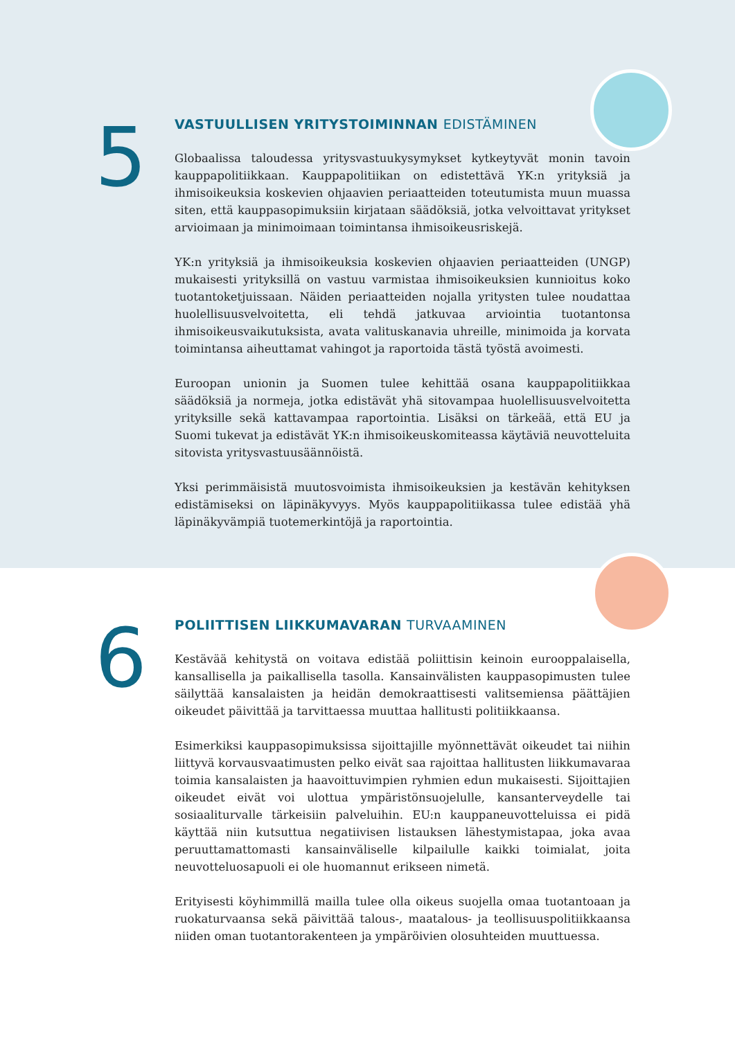5
VASTUULLISEN YRITYSTOIMINNAN EDISTÄMINEN
Globaalissa taloudessa yritysvastuukysymykset kytkeytyvät monin tavoin kauppapolitiikkaan. Kauppapolitiikan on edistettävä YK:n yrityksiä ja ihmisoikeuksia koskevien ohjaavien periaatteiden toteutumista muun muassa siten, että kauppasopimuksiin kirjataan säädöksiä, jotka velvoittavat yritykset arvioimaan ja minimoimaan toimintansa ihmisoikeusriskejä.
YK:n yrityksiä ja ihmisoikeuksia koskevien ohjaavien periaatteiden (UNGP) mukaisesti yrityksillä on vastuu varmistaa ihmisoikeuksien kunnioitus koko tuotantoketjuissaan. Näiden periaatteiden nojalla yritysten tulee noudattaa huolellisuusvelvoitetta, eli tehdä jatkuvaa arviointia tuotantonsa ihmisoikeusvaikutuksista, avata valituskanavia uhreille, minimoida ja korvata toimintansa aiheuttamat vahingot ja raportoida tästä työstä avoimesti.
Euroopan unionin ja Suomen tulee kehittää osana kauppapolitiikkaa säädöksiä ja normeja, jotka edistävät yhä sitovampaa huolellisuusvelvoitetta yrityksille sekä kattavampaa raportointia. Lisäksi on tärkeää, että EU ja Suomi tukevat ja edistävät YK:n ihmisoikeuskomiteassa käytäviä neuvotteluita sitovista yritysvastuusäännöistä.
Yksi perimmäisistä muutosvoimista ihmisoikeuksien ja kestävän kehityksen edistämiseksi on läpinäkyvyys. Myös kauppapolitiikassa tulee edistää yhä läpinäkyvämpiä tuotemerkintöjä ja raportointia.
6
POLIITTISEN LIIKKUMAVARAN TURVAAMINEN
Kestävää kehitystä on voitava edistää poliittisin keinoin eurooppalaisella, kansallisella ja paikallisella tasolla. Kansainvälisten kauppasopimusten tulee säilyttää kansalaisten ja heidän demokraattisesti valitsemiensa päättäjien oikeudet päivittää ja tarvittaessa muuttaa hallitusti politiikkaansa.
Esimerkiksi kauppasopimuksissa sijoittajille myönnettävät oikeudet tai niihin liittyvä korvausvaatimusten pelko eivät saa rajoittaa hallitusten liikkumavaraa toimia kansalaisten ja haavoittuvimpien ryhmien edun mukaisesti. Sijoittajien oikeudet eivät voi ulottua ympäristönsuojelulle, kansanterveydelle tai sosiaaliturvalle tärkeisiin palveluihin. EU:n kauppaneuvotteluissa ei pidä käyttää niin kutsuttua negatiivisen listauksen lähestymistapaa, joka avaa peruuttamattomasti kansainväliselle kilpailulle kaikki toimialat, joita neuvotteluosapuoli ei ole huomannut erikseen nimetä.
Erityisesti köyhimmillä mailla tulee olla oikeus suojella omaa tuotantoaan ja ruokaturvaansa sekä päivittää talous-, maatalous- ja teollisuuspolitiikkaansa niiden oman tuotantorakenteen ja ympäröivien olosuhteiden muuttuessa.